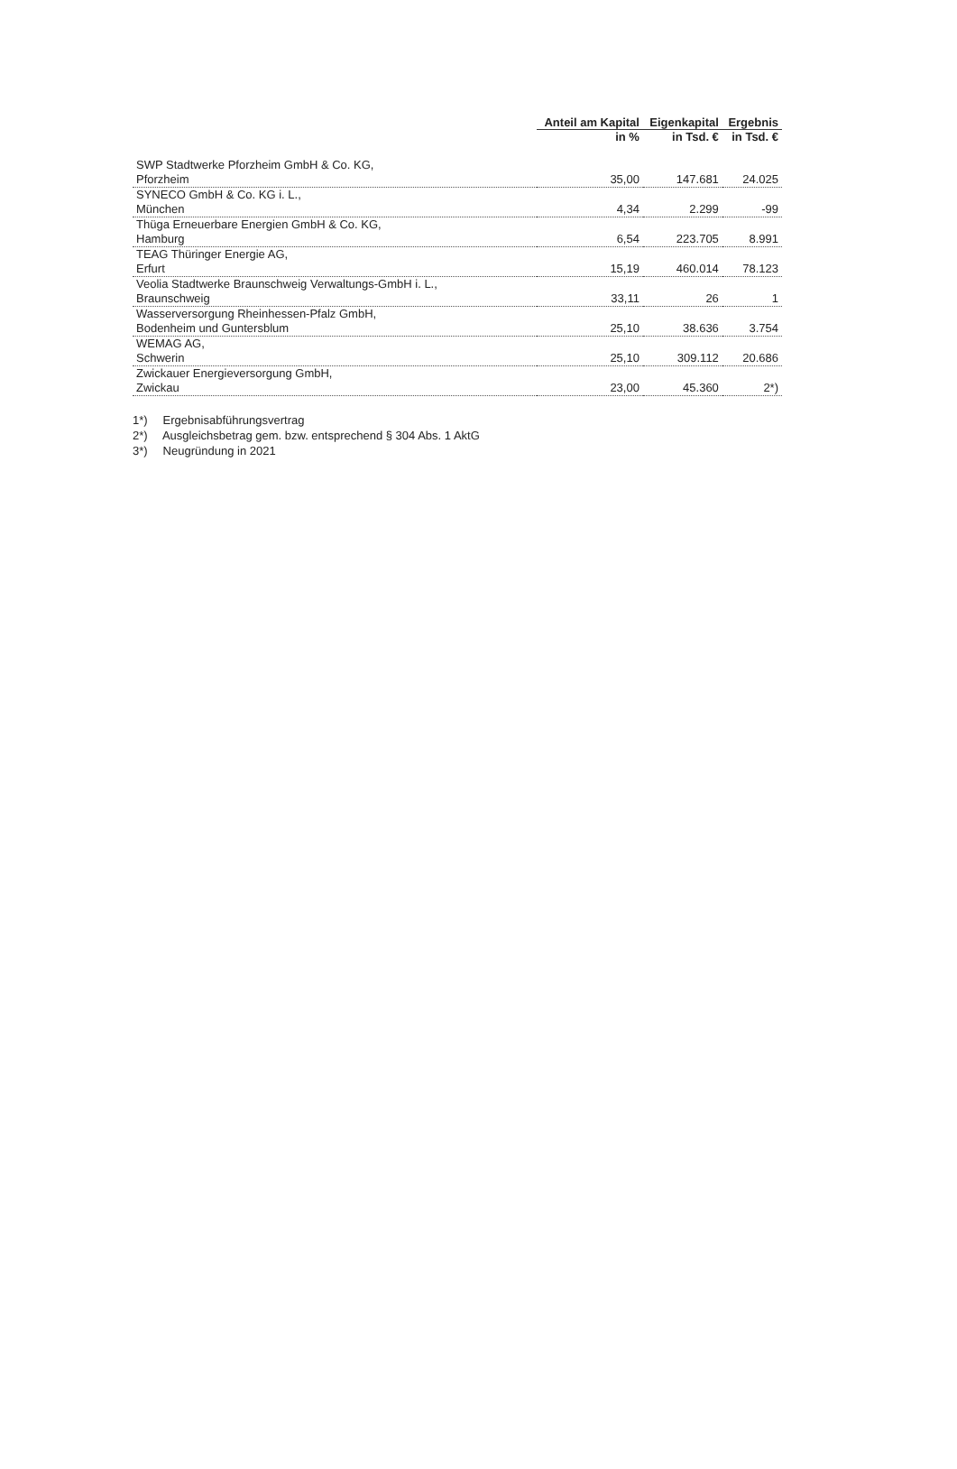| | Anteil am Kapital | Eigenkapital | Ergebnis |
| --- | --- | --- | --- |
| | in % | in Tsd. € | in Tsd. € |
| SWP Stadtwerke Pforzheim GmbH & Co. KG, | | | |
| Pforzheim | 35,00 | 147.681 | 24.025 |
| SYNECO GmbH & Co. KG i. L., | | | |
| München | 4,34 | 2.299 | -99 |
| Thüga Erneuerbare Energien GmbH & Co. KG, | | | |
| Hamburg | 6,54 | 223.705 | 8.991 |
| TEAG Thüringer Energie AG, | | | |
| Erfurt | 15,19 | 460.014 | 78.123 |
| Veolia Stadtwerke Braunschweig Verwaltungs-GmbH i. L., | | | |
| Braunschweig | 33,11 | 26 | 1 |
| Wasserversorgung Rheinhessen-Pfalz GmbH, | | | |
| Bodenheim und Guntersblum | 25,10 | 38.636 | 3.754 |
| WEMAG AG, | | | |
| Schwerin | 25,10 | 309.112 | 20.686 |
| Zwickauer Energieversorgung GmbH, | | | |
| Zwickau | 23,00 | 45.360 | 2*) |
1*) Ergebnisabführungsvertrag
2*) Ausgleichsbetrag gem. bzw. entsprechend § 304 Abs. 1 AktG
3*) Neugründung in 2021